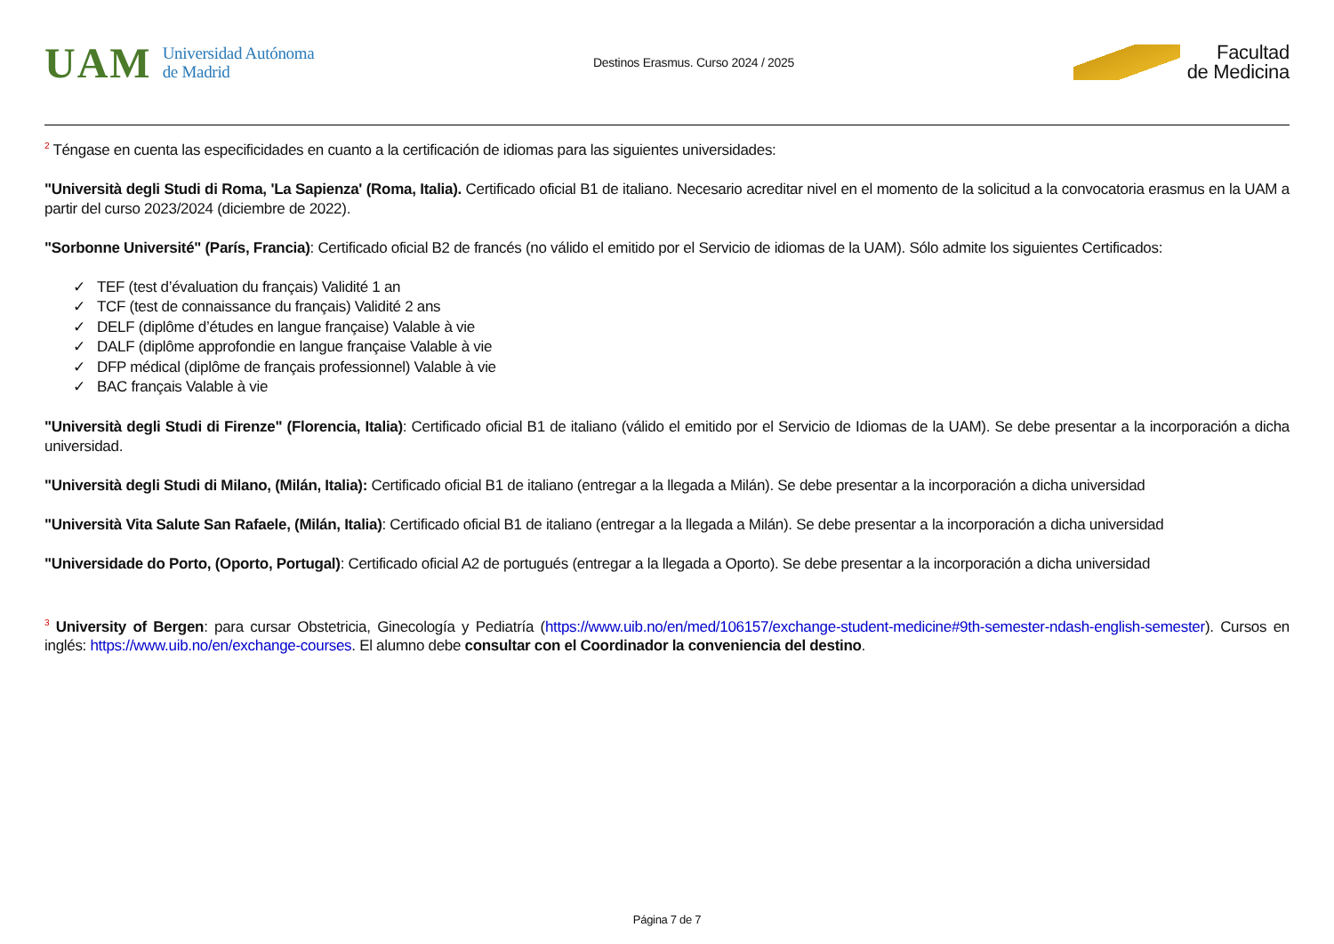UAM Universidad Autónoma
de Madrid
Destinos Erasmus. Curso 2024 / 2025
Facultad
de Medicina
<sup>2</sup> Téngase en cuenta las especificidades en cuanto a la certificación de idiomas para las siguientes universidades:
"Università degli Studi di Roma, 'La Sapienza' (Roma, Italia). Certificado oficial B1 de italiano. Necesario acreditar nivel en el momento de la solicitud a la convocatoria erasmus en la UAM a partir del curso 2023/2024 (diciembre de 2022).
"Sorbonne Université" (París, Francia): Certificado oficial B2 de francés (no válido el emitido por el Servicio de idiomas de la UAM). Sólo admite los siguientes Certificados:
✓ TEF (test d’évaluation du français) Validité 1 an
✓ TCF (test de connaissance du français) Validité 2 ans
✓ DELF (diplôme d’études en langue française) Valable à vie
✓ DALF (diplôme approfondie en langue française Valable à vie
✓ DFP médical (diplôme de français professionnel) Valable à vie
✓ BAC français Valable à vie
"Università degli Studi di Firenze" (Florencia, Italia): Certificado oficial B1 de italiano (válido el emitido por el Servicio de Idiomas de la UAM). Se debe presentar a la incorporación a dicha universidad.
"Università degli Studi di Milano, (Milán, Italia): Certificado oficial B1 de italiano (entregar a la llegada a Milán). Se debe presentar a la incorporación a dicha universidad
"Università Vita Salute San Rafaele, (Milán, Italia): Certificado oficial B1 de italiano (entregar a la llegada a Milán). Se debe presentar a la incorporación a dicha universidad
"Universidade do Porto, (Oporto, Portugal): Certificado oficial A2 de portugués (entregar a la llegada a Oporto). Se debe presentar a la incorporación a dicha universidad
<sup>3</sup> University of Bergen: para cursar Obstetricia, Ginecología y Pediatría (https://www.uib.no/en/med/106157/exchange-student-medicine#9th-semester-ndash-english-semester). Cursos en inglés: https://www.uib.no/en/exchange-courses. El alumno debe consultar con el Coordinador la conveniencia del destino.
Página 7 de 7